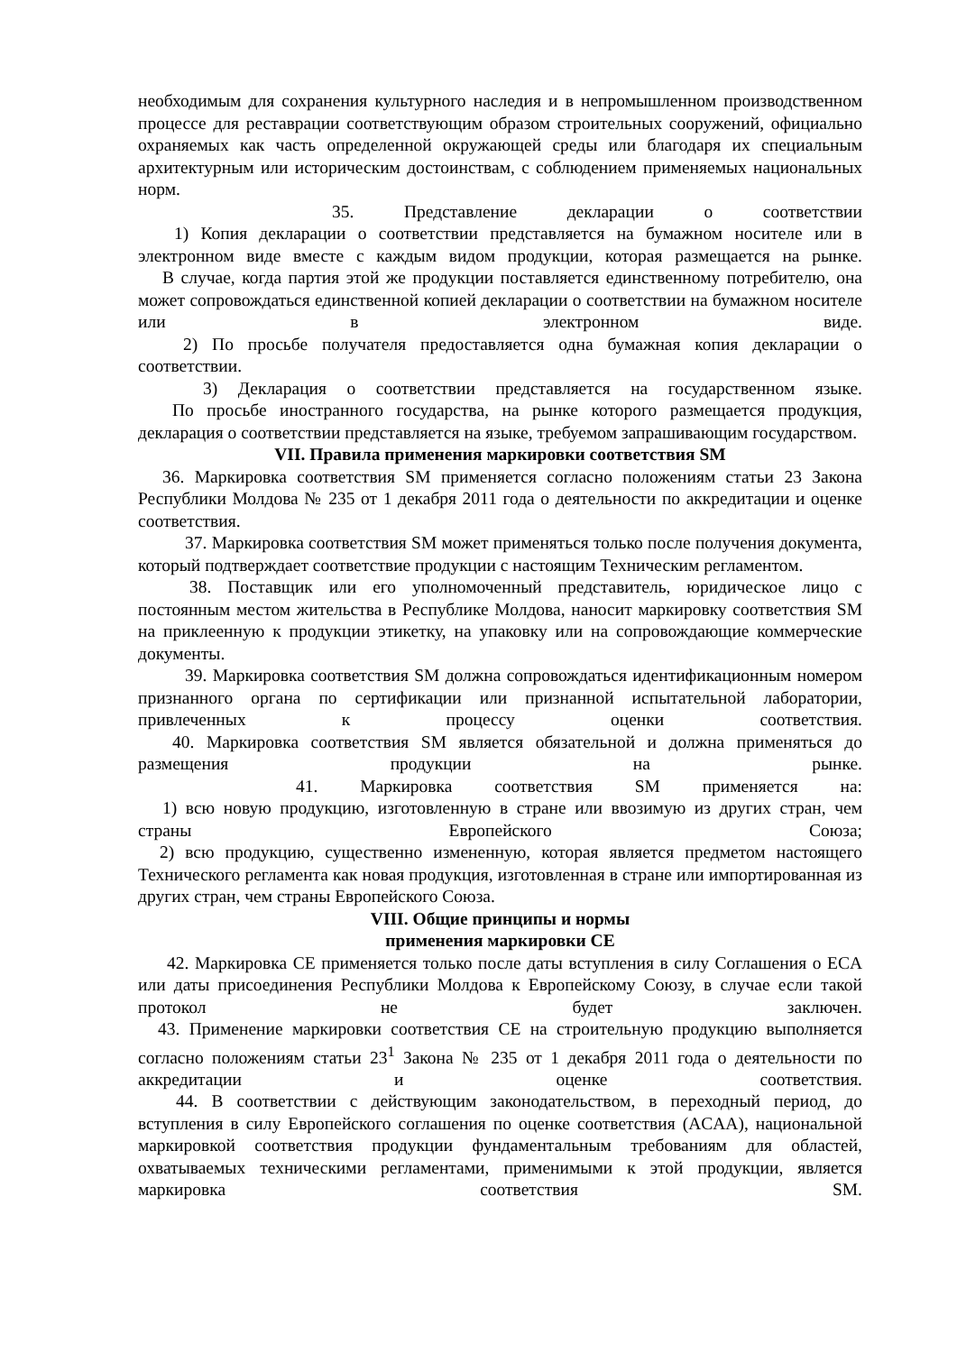необходимым для сохранения культурного наследия и в непромышленном производственном процессе для реставрации соответствующим образом строительных сооружений, официально охраняемых как часть определенной окружающей среды или благодаря их специальным архитектурным или историческим достоинствам, с соблюдением применяемых национальных норм.
35. Представление декларации о соответствии
1) Копия декларации о соответствии представляется на бумажном носителе или в электронном виде вместе с каждым видом продукции, которая размещается на рынке.
В случае, когда партия этой же продукции поставляется единственному потребителю, она может сопровождаться единственной копией декларации о соответствии на бумажном носителе или в электронном виде.
2) По просьбе получателя предоставляется одна бумажная копия декларации о соответствии.
3) Декларация о соответствии представляется на государственном языке.
По просьбе иностранного государства, на рынке которого размещается продукция, декларация о соответствии представляется на языке, требуемом запрашивающим государством.
VII. Правила применения маркировки соответствия SM
36. Маркировка соответствия SM применяется согласно положениям статьи 23 Закона Республики Молдова № 235 от 1 декабря 2011 года о деятельности по аккредитации и оценке соответствия.
37. Маркировка соответствия SM может применяться только после получения документа, который подтверждает соответствие продукции с настоящим Техническим регламентом.
38. Поставщик или его уполномоченный представитель, юридическое лицо с постоянным местом жительства в Республике Молдова, наносит маркировку соответствия SM на приклеенную к продукции этикетку, на упаковку или на сопровождающие коммерческие документы.
39. Маркировка соответствия SM должна сопровождаться идентификационным номером признанного органа по сертификации или признанной испытательной лаборатории, привлеченных к процессу оценки соответствия.
40. Маркировка соответствия SM является обязательной и должна применяться до размещения продукции на рынке.
41. Маркировка соответствия SM применяется на:
1) всю новую продукцию, изготовленную в стране или ввозимую из других стран, чем страны Европейского Союза;
2) всю продукцию, существенно измененную, которая является предметом настоящего Технического регламента как новая продукция, изготовленная в стране или импортированная из других стран, чем страны Европейского Союза.
VIII. Общие принципы и нормы
применения маркировки CE
42. Маркировка CE применяется только после даты вступления в силу Соглашения о ECA или даты присоединения Республики Молдова к Европейскому Союзу, в случае если такой протокол не будет заключен.
43. Применение маркировки соответствия CE на строительную продукцию выполняется согласно положениям статьи 23<sup>1</sup> Закона № 235 от 1 декабря 2011 года о деятельности по аккредитации и оценке соответствия.
44. В соответствии с действующим законодательством, в переходный период, до вступления в силу Европейского соглашения по оценке соответствия (ACAA), национальной маркировкой соответствия продукции фундаментальным требованиям для областей, охватываемых техническими регламентами, применимыми к этой продукции, является маркировка соответствия SM.